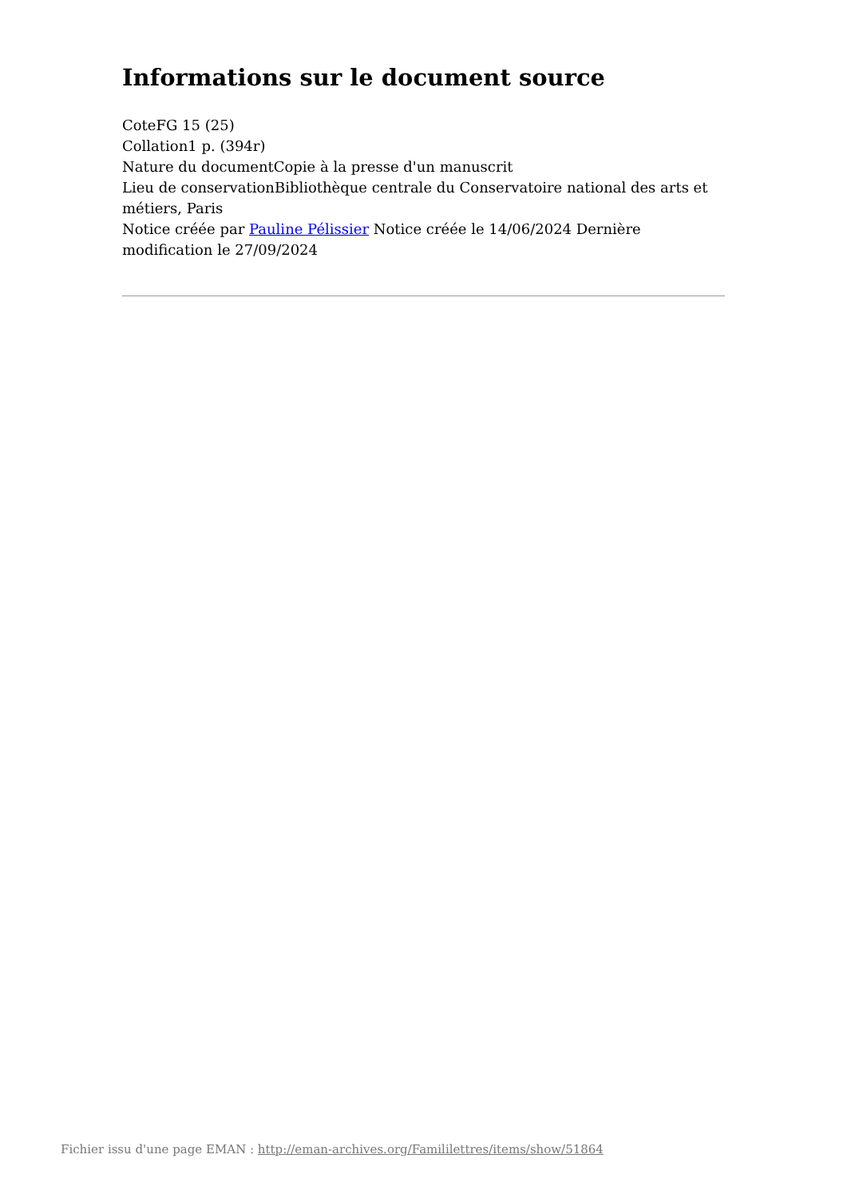Informations sur le document source
CoteFG 15 (25)
Collation1 p. (394r)
Nature du documentCopie à la presse d'un manuscrit
Lieu de conservationBibliothèque centrale du Conservatoire national des arts et métiers, Paris
Notice créée par Pauline Pélissier Notice créée le 14/06/2024 Dernière modification le 27/09/2024
Fichier issu d'une page EMAN : http://eman-archives.org/Famililettres/items/show/51864